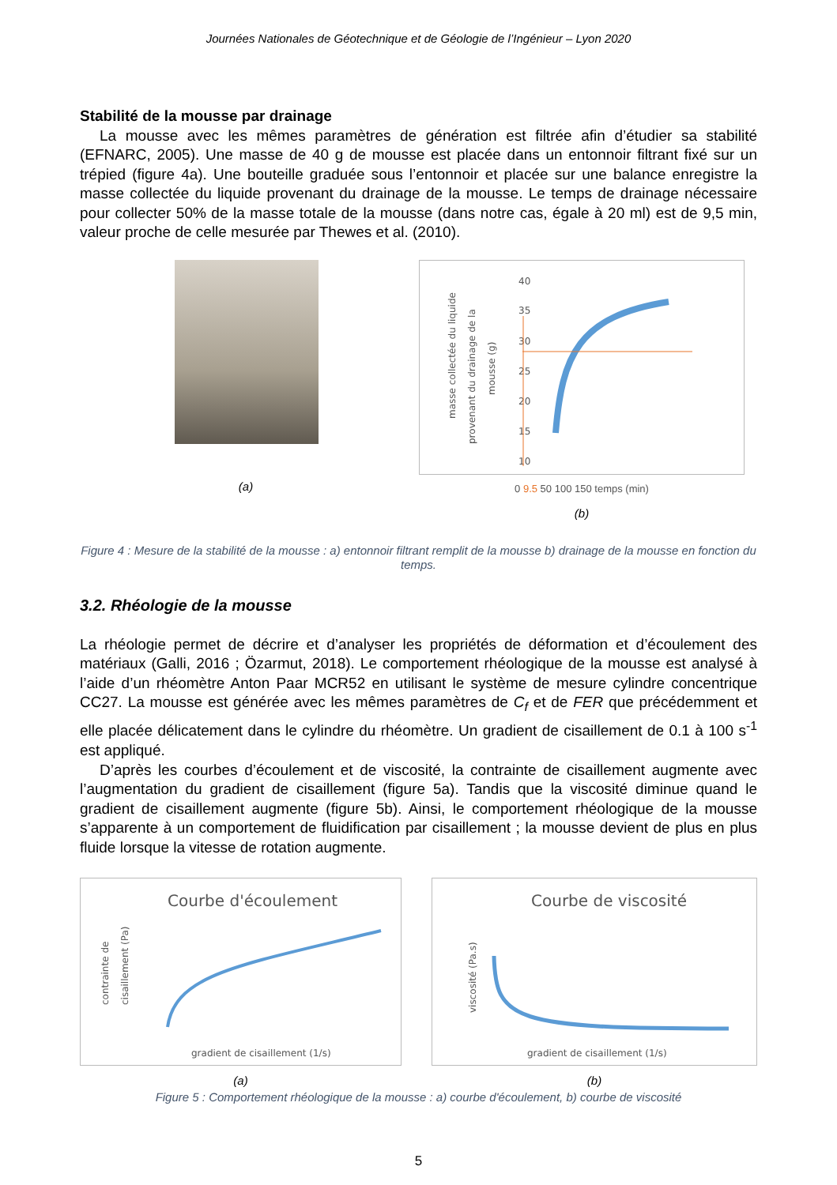Journées Nationales de Géotechnique et de Géologie de l’Ingénieur – Lyon 2020
Stabilité de la mousse par drainage
La mousse avec les mêmes paramètres de génération est filtrée afin d’étudier sa stabilité (EFNARC, 2005). Une masse de 40 g de mousse est placée dans un entonnoir filtrant fixé sur un trépied (figure 4a). Une bouteille graduée sous l’entonnoir et placée sur une balance enregistre la masse collectée du liquide provenant du drainage de la mousse. Le temps de drainage nécessaire pour collecter 50% de la masse totale de la mousse (dans notre cas, égale à 20 ml) est de 9,5 min, valeur proche de celle mesurée par Thewes et al. (2010).
(a)
masse collectée du liquide
provenant du drainage de la
mousse (g)
40
35
30
25
20
15
10
0 9.5 50 100 150 temps (min)
(b)
Figure 4 : Mesure de la stabilité de la mousse : a) entonnoir filtrant remplit de la mousse b) drainage de la mousse en fonction du temps.
3.2. Rhéologie de la mousse
La rhéologie permet de décrire et d’analyser les propriétés de déformation et d’écoulement des matériaux (Galli, 2016 ; Özarmut, 2018). Le comportement rhéologique de la mousse est analysé à l’aide d’un rhéomètre Anton Paar MCR52 en utilisant le système de mesure cylindre concentrique CC27. La mousse est générée avec les mêmes paramètres de C<sub>f</sub> et de FER que précédemment et elle placée délicatement dans le cylindre du rhéomètre. Un gradient de cisaillement de 0.1 à 100 s<sup>-1</sup> est appliqué.
D’après les courbes d’écoulement et de viscosité, la contrainte de cisaillement augmente avec l’augmentation du gradient de cisaillement (figure 5a). Tandis que la viscosité diminue quand le gradient de cisaillement augmente (figure 5b). Ainsi, le comportement rhéologique de la mousse s’apparente à un comportement de fluidification par cisaillement ; la mousse devient de plus en plus fluide lorsque la vitesse de rotation augmente.
Courbe d'écoulement
contrainte de
cisaillement (Pa)
gradient de cisaillement (1/s)
(a)
Courbe de viscosité
viscosité (Pa.s)
gradient de cisaillement (1/s)
(b)
Figure 5 : Comportement rhéologique de la mousse : a) courbe d'écoulement, b) courbe de viscosité
5